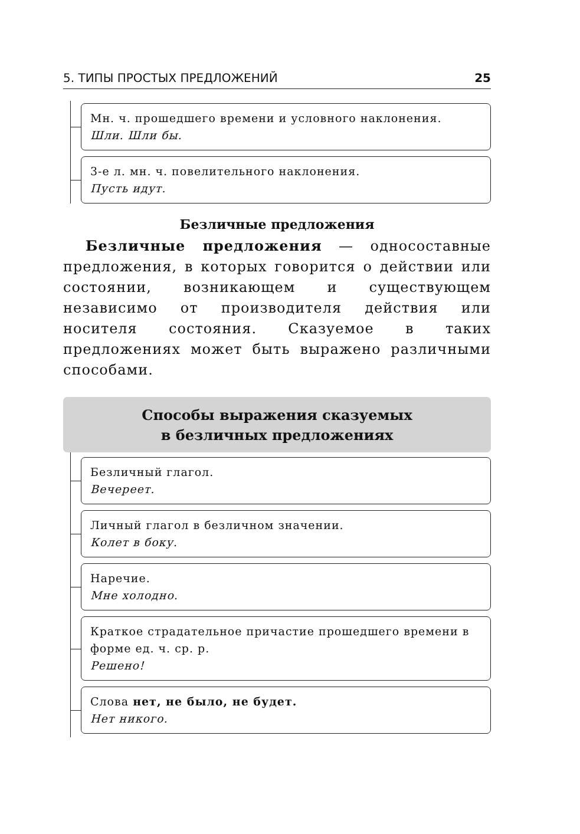5. ТИПЫ ПРОСТЫХ ПРЕДЛОЖЕНИЙ 25
Мн. ч. прошедшего времени и условного наклонения.
Шли. Шли бы.
3-е л. мн. ч. повелительного наклонения.
Пусть идут.
Безличные предложения
Безличные предложения — односоставные предложения, в которых говорится о действии или состоянии, возникающем и существующем независимо от производителя действия или носителя состояния. Сказуемое в таких предложениях может быть выражено различными способами.
Способы выражения сказуемых
в безличных предложениях
Безличный глагол.
Вечереет.
Личный глагол в безличном значении.
Колет в боку.
Наречие.
Мне холодно.
Краткое страдательное причастие прошедшего времени в форме ед. ч. ср. р.
Решено!
Слова нет, не было, не будет.
Нет никого.